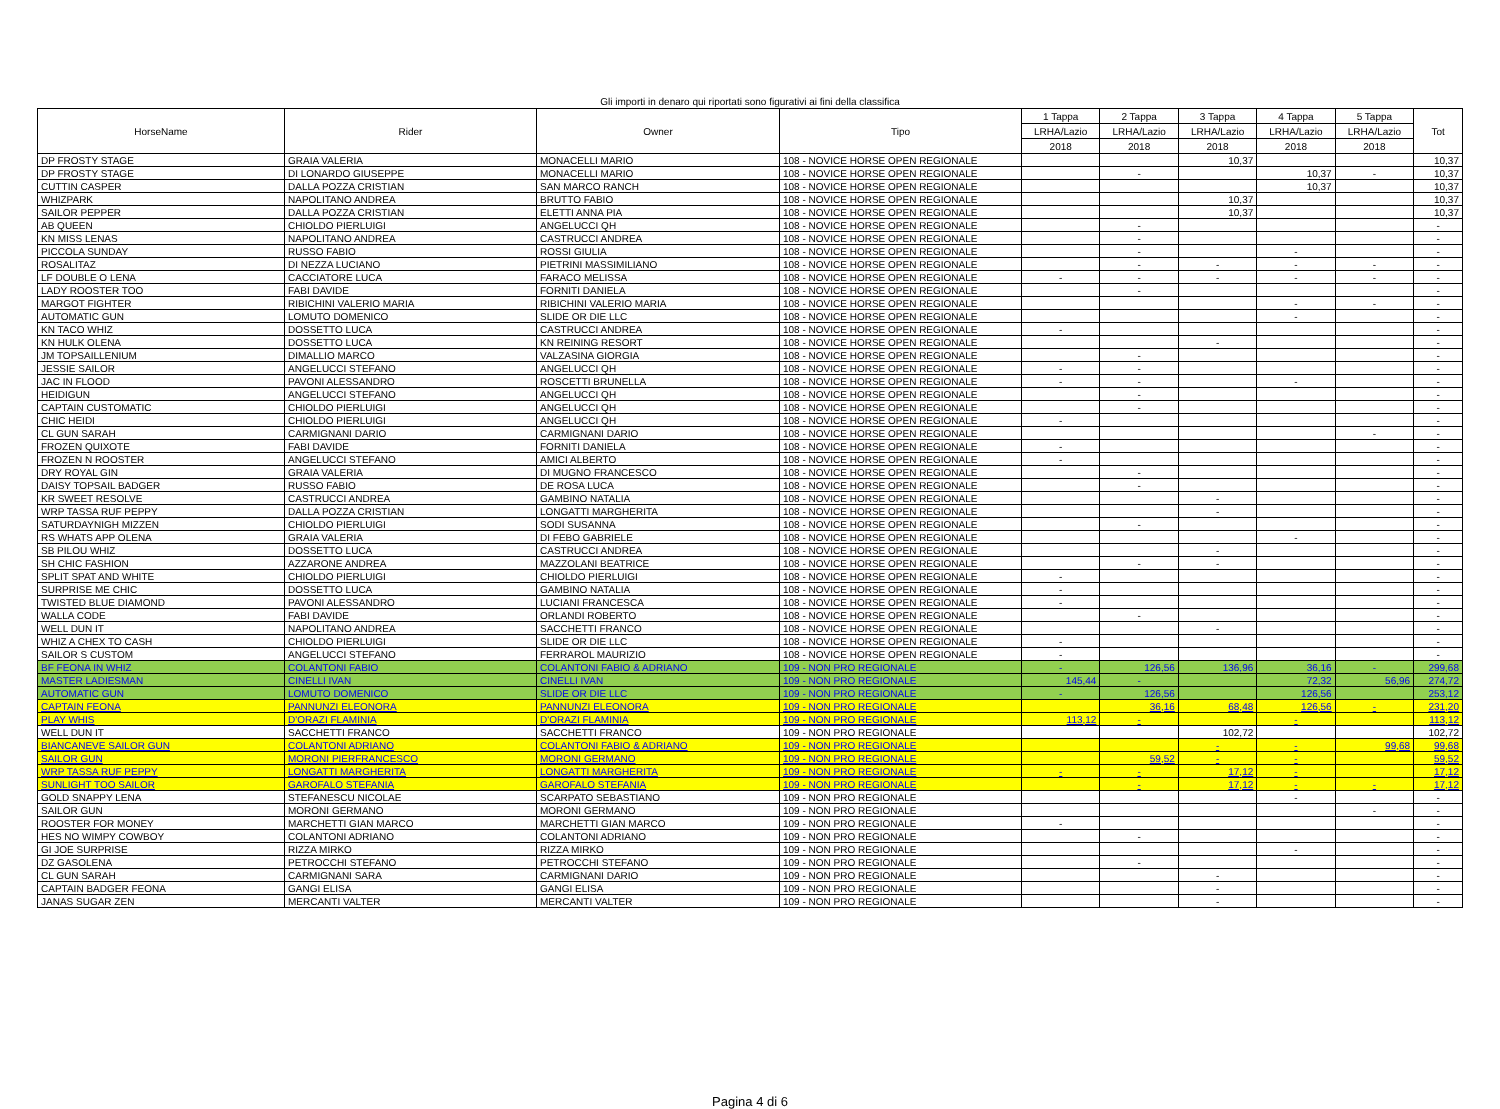Gli importi in denaro qui riportati sono figurativi ai fini della classifica
| HorseName | Rider | Owner | Tipo | 1 Tappa | 2 Tappa | 3 Tappa | 4 Tappa | 5 Tappa | Tot |
| --- | --- | --- | --- | --- | --- | --- | --- | --- | --- |
| | | | | LRHA/Lazio | LRHA/Lazio | LRHA/Lazio | LRHA/Lazio | LRHA/Lazio | |
| | | | | 2018 | 2018 | 2018 | 2018 | 2018 | |
| DP FROSTY STAGE | GRAIA VALERIA | MONACELLI MARIO | 108 - NOVICE HORSE OPEN REGIONALE | | | 10,37 | | | 10,37 |
| DP FROSTY STAGE | DI LONARDO GIUSEPPE | MONACELLI MARIO | 108 - NOVICE HORSE OPEN REGIONALE | | - | | 10,37 | - | 10,37 |
| CUTTIN CASPER | DALLA POZZA CRISTIAN | SAN MARCO RANCH | 108 - NOVICE HORSE OPEN REGIONALE | | | | 10,37 | | 10,37 |
| WHIZPARK | NAPOLITANO ANDREA | BRUTTO FABIO | 108 - NOVICE HORSE OPEN REGIONALE | | | 10,37 | | | 10,37 |
| SAILOR PEPPER | DALLA POZZA CRISTIAN | ELETTI ANNA PIA | 108 - NOVICE HORSE OPEN REGIONALE | | | 10,37 | | | 10,37 |
| AB QUEEN | CHIOLDO PIERLUIGI | ANGELUCCI QH | 108 - NOVICE HORSE OPEN REGIONALE | | - | | | | - |
| KN MISS LENAS | NAPOLITANO ANDREA | CASTRUCCI ANDREA | 108 - NOVICE HORSE OPEN REGIONALE | | - | | | | - |
| PICCOLA SUNDAY | RUSSO FABIO | ROSSI GIULIA | 108 - NOVICE HORSE OPEN REGIONALE | | - | | - | | - |
| ROSALITAZ | DI NEZZA LUCIANO | PIETRINI MASSIMILIANO | 108 - NOVICE HORSE OPEN REGIONALE | | - | - | - | - | - |
| LF DOUBLE O LENA | CACCIATORE LUCA | FARACO MELISSA | 108 - NOVICE HORSE OPEN REGIONALE | - | - | - | - | - | - |
| LADY ROOSTER TOO | FABI DAVIDE | FORNITI DANIELA | 108 - NOVICE HORSE OPEN REGIONALE | | - | | | | - |
| MARGOT FIGHTER | RIBICHINI VALERIO MARIA | RIBICHINI VALERIO MARIA | 108 - NOVICE HORSE OPEN REGIONALE | | | | - | - | - |
| AUTOMATIC GUN | LOMUTO DOMENICO | SLIDE OR DIE LLC | 108 - NOVICE HORSE OPEN REGIONALE | | | | - | | - |
| KN TACO WHIZ | DOSSETTO LUCA | CASTRUCCI ANDREA | 108 - NOVICE HORSE OPEN REGIONALE | - | | | | | - |
| KN HULK OLENA | DOSSETTO LUCA | KN REINING RESORT | 108 - NOVICE HORSE OPEN REGIONALE | | | - | | | - |
| JM TOPSAILLENIUM | DIMALLIO MARCO | VALZASINA GIORGIA | 108 - NOVICE HORSE OPEN REGIONALE | | - | | | | - |
| JESSIE SAILOR | ANGELUCCI STEFANO | ANGELUCCI QH | 108 - NOVICE HORSE OPEN REGIONALE | - | - | | | | - |
| JAC IN FLOOD | PAVONI ALESSANDRO | ROSCETTI BRUNELLA | 108 - NOVICE HORSE OPEN REGIONALE | - | - | | - | | - |
| HEIDIGUN | ANGELUCCI STEFANO | ANGELUCCI QH | 108 - NOVICE HORSE OPEN REGIONALE | | - | | | | - |
| CAPTAIN CUSTOMATIC | CHIOLDO PIERLUIGI | ANGELUCCI QH | 108 - NOVICE HORSE OPEN REGIONALE | | - | | | | - |
| CHIC HEIDI | CHIOLDO PIERLUIGI | ANGELUCCI QH | 108 - NOVICE HORSE OPEN REGIONALE | - | | | | | - |
| CL GUN SARAH | CARMIGNANI DARIO | CARMIGNANI DARIO | 108 - NOVICE HORSE OPEN REGIONALE | | | | | - | - |
| FROZEN QUIXOTE | FABI DAVIDE | FORNITI DANIELA | 108 - NOVICE HORSE OPEN REGIONALE | - | | | | | - |
| FROZEN N ROOSTER | ANGELUCCI STEFANO | AMICI ALBERTO | 108 - NOVICE HORSE OPEN REGIONALE | - | | | | | - |
| DRY ROYAL GIN | GRAIA VALERIA | DI MUGNO FRANCESCO | 108 - NOVICE HORSE OPEN REGIONALE | | - | | | | - |
| DAISY TOPSAIL BADGER | RUSSO FABIO | DE ROSA LUCA | 108 - NOVICE HORSE OPEN REGIONALE | | - | | | | - |
| KR SWEET RESOLVE | CASTRUCCI ANDREA | GAMBINO NATALIA | 108 - NOVICE HORSE OPEN REGIONALE | | | - | | | - |
| WRP TASSA RUF PEPPY | DALLA POZZA CRISTIAN | LONGATTI MARGHERITA | 108 - NOVICE HORSE OPEN REGIONALE | | | - | | | - |
| SATURDAYNIGH MIZZEN | CHIOLDO PIERLUIGI | SODI SUSANNA | 108 - NOVICE HORSE OPEN REGIONALE | | - | | | | - |
| RS WHATS APP OLENA | GRAIA VALERIA | DI FEBO GABRIELE | 108 - NOVICE HORSE OPEN REGIONALE | | | | - | | - |
| SB PILOU WHIZ | DOSSETTO LUCA | CASTRUCCI ANDREA | 108 - NOVICE HORSE OPEN REGIONALE | | | - | | | - |
| SH CHIC FASHION | AZZARONE ANDREA | MAZZOLANI BEATRICE | 108 - NOVICE HORSE OPEN REGIONALE | | - | - | | | - |
| SPLIT SPAT AND WHITE | CHIOLDO PIERLUIGI | CHIOLDO PIERLUIGI | 108 - NOVICE HORSE OPEN REGIONALE | - | | | | | - |
| SURPRISE ME CHIC | DOSSETTO LUCA | GAMBINO NATALIA | 108 - NOVICE HORSE OPEN REGIONALE | - | | | | | - |
| TWISTED BLUE DIAMOND | PAVONI ALESSANDRO | LUCIANI FRANCESCA | 108 - NOVICE HORSE OPEN REGIONALE | - | | | | | - |
| WALLA CODE | FABI DAVIDE | ORLANDI ROBERTO | 108 - NOVICE HORSE OPEN REGIONALE | | - | | | | - |
| WELL DUN IT | NAPOLITANO ANDREA | SACCHETTI FRANCO | 108 - NOVICE HORSE OPEN REGIONALE | | | - | | | - |
| WHIZ A CHEX TO CASH | CHIOLDO PIERLUIGI | SLIDE OR DIE LLC | 108 - NOVICE HORSE OPEN REGIONALE | - | | | | | - |
| SAILOR S CUSTOM | ANGELUCCI STEFANO | FERRAROL MAURIZIO | 108 - NOVICE HORSE OPEN REGIONALE | - | | | | | - |
| BF FEONA IN WHIZ | COLANTONI FABIO | COLANTONI FABIO & ADRIANO | 109 - NON PRO REGIONALE | - | 126,56 | 136,96 | 36,16 | - | 299,68 |
| MASTER LADIESMAN | CINELLI IVAN | CINELLI IVAN | 109 - NON PRO REGIONALE | 145,44 | - | | 72,32 | 56,96 | 274,72 |
| AUTOMATIC GUN | LOMUTO DOMENICO | SLIDE OR DIE LLC | 109 - NON PRO REGIONALE | - | 126,56 | | 126,56 | | 253,12 |
| CAPTAIN FEONA | PANNUNZI ELEONORA | PANNUNZI ELEONORA | 109 - NON PRO REGIONALE | | 36,16 | 68,48 | 126,56 | - | 231,20 |
| PLAY WHIS | D'ORAZI FLAMINIA | D'ORAZI FLAMINIA | 109 - NON PRO REGIONALE | 113,12 | - | | - | | 113,12 |
| WELL DUN IT | SACCHETTI FRANCO | SACCHETTI FRANCO | 109 - NON PRO REGIONALE | | | 102,72 | | | 102,72 |
| BIANCANEVE SAILOR GUN | COLANTONI ADRIANO | COLANTONI FABIO & ADRIANO | 109 - NON PRO REGIONALE | | | - | - | 99,68 | 99,68 |
| SAILOR GUN | MORONI PIERFRANCESCO | MORONI GERMANO | 109 - NON PRO REGIONALE | | 59,52 | - | - | | 59,52 |
| WRP TASSA RUF PEPPY | LONGATTI MARGHERITA | LONGATTI MARGHERITA | 109 - NON PRO REGIONALE | - | - | 17,12 | - | | 17,12 |
| SUNLIGHT TOO SAILOR | GAROFALO STEFANIA | GAROFALO STEFANIA | 109 - NON PRO REGIONALE | | - | 17,12 | - | - | 17,12 |
| GOLD SNAPPY LENA | STEFANESCU NICOLAE | SCARPATO SEBASTIANO | 109 - NON PRO REGIONALE | | | | - | | - |
| SAILOR GUN | MORONI GERMANO | MORONI GERMANO | 109 - NON PRO REGIONALE | | | | | - | - |
| ROOSTER FOR MONEY | MARCHETTI GIAN MARCO | MARCHETTI GIAN MARCO | 109 - NON PRO REGIONALE | - | | | | | - |
| HES NO WIMPY COWBOY | COLANTONI ADRIANO | COLANTONI ADRIANO | 109 - NON PRO REGIONALE | | - | | | | - |
| GI JOE SURPRISE | RIZZA MIRKO | RIZZA MIRKO | 109 - NON PRO REGIONALE | | | | - | | - |
| DZ GASOLENA | PETROCCHI STEFANO | PETROCCHI STEFANO | 109 - NON PRO REGIONALE | | - | | | | - |
| CL GUN SARAH | CARMIGNANI SARA | CARMIGNANI DARIO | 109 - NON PRO REGIONALE | | | - | | | - |
| CAPTAIN BADGER FEONA | GANGI ELISA | GANGI ELISA | 109 - NON PRO REGIONALE | | | - | | | - |
| JANAS SUGAR ZEN | MERCANTI VALTER | MERCANTI VALTER | 109 - NON PRO REGIONALE | | | - | | | - |
Pagina 4 di 6